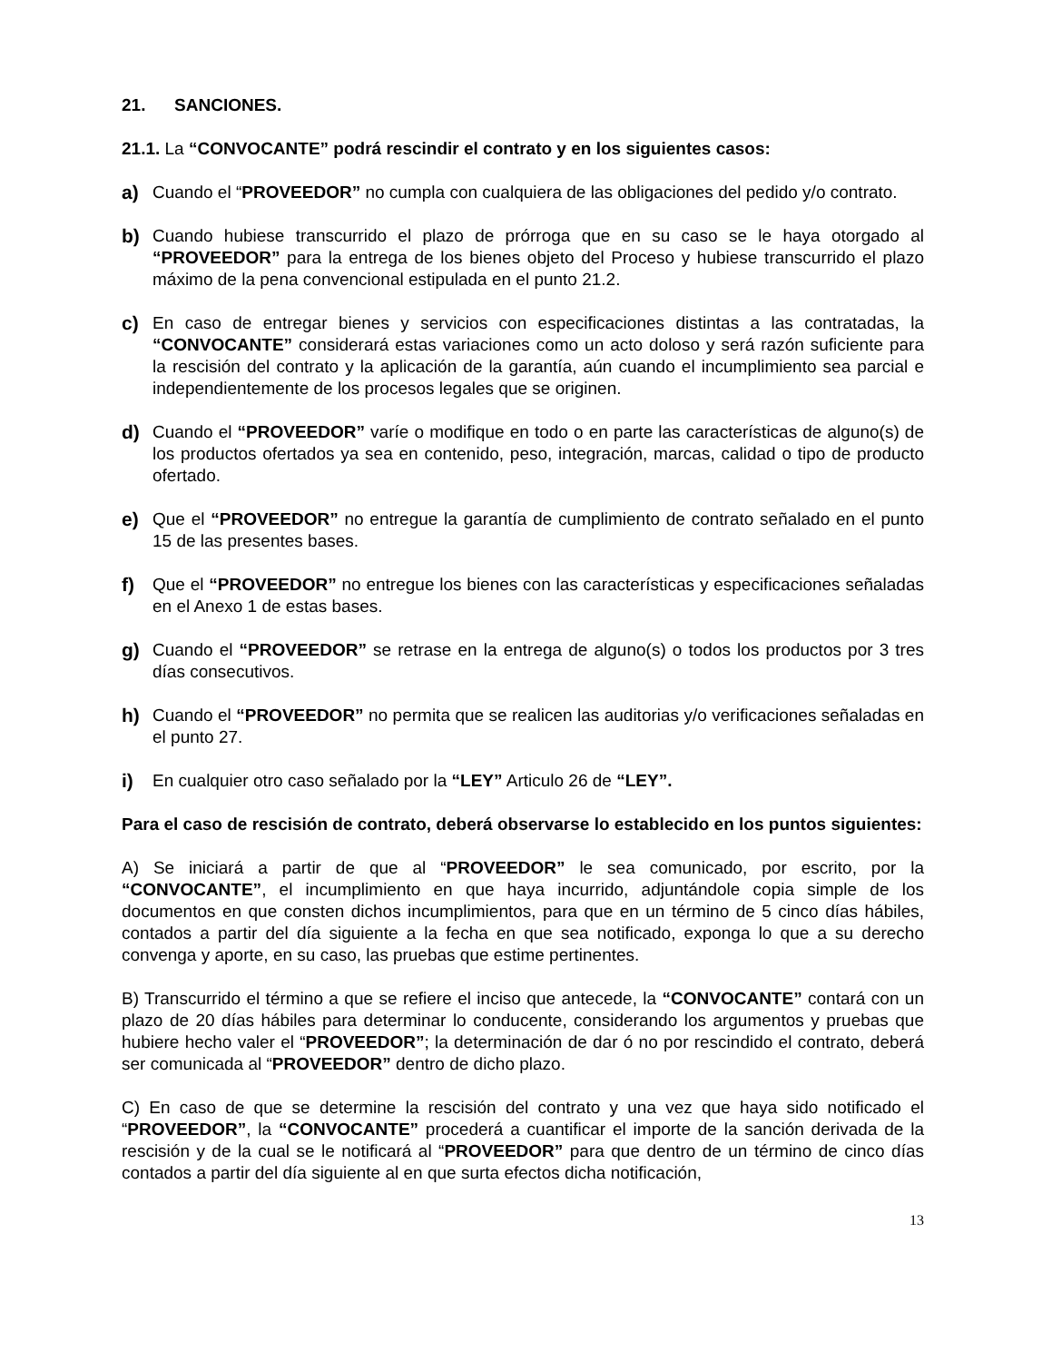21. SANCIONES.
21.1. La “CONVOCANTE” podrá rescindir el contrato y en los siguientes casos:
a) Cuando el “PROVEEDOR” no cumpla con cualquiera de las obligaciones del pedido y/o contrato.
b) Cuando hubiese transcurrido el plazo de prórroga que en su caso se le haya otorgado al “PROVEEDOR” para la entrega de los bienes objeto del Proceso y hubiese transcurrido el plazo máximo de la pena convencional estipulada en el punto 21.2.
c) En caso de entregar bienes y servicios con especificaciones distintas a las contratadas, la “CONVOCANTE” considerará estas variaciones como un acto doloso y será razón suficiente para la rescisión del contrato y la aplicación de la garantía, aún cuando el incumplimiento sea parcial e independientemente de los procesos legales que se originen.
d) Cuando el “PROVEEDOR” varíe o modifique en todo o en parte las características de alguno(s) de los productos ofertados ya sea en contenido, peso, integración, marcas, calidad o tipo de producto ofertado.
e) Que el “PROVEEDOR” no entregue la garantía de cumplimiento de contrato señalado en el punto 15 de las presentes bases.
f) Que el “PROVEEDOR” no entregue los bienes con las características y especificaciones señaladas en el Anexo 1 de estas bases.
g) Cuando el “PROVEEDOR” se retrase en la entrega de alguno(s) o todos los productos por 3 tres días consecutivos.
h) Cuando el “PROVEEDOR” no permita que se realicen las auditorias y/o verificaciones señaladas en el punto 27.
i) En cualquier otro caso señalado por la “LEY” Articulo 26 de “LEY”.
Para el caso de rescisión de contrato, deberá observarse lo establecido en los puntos siguientes:
A) Se iniciará a partir de que al “PROVEEDOR” le sea comunicado, por escrito, por la “CONVOCANTE”, el incumplimiento en que haya incurrido, adjuntándole copia simple de los documentos en que consten dichos incumplimientos, para que en un término de 5 cinco días hábiles, contados a partir del día siguiente a la fecha en que sea notificado, exponga lo que a su derecho convenga y aporte, en su caso, las pruebas que estime pertinentes.
B) Transcurrido el término a que se refiere el inciso que antecede, la “CONVOCANTE” contará con un plazo de 20 días hábiles para determinar lo conducente, considerando los argumentos y pruebas que hubiere hecho valer el “PROVEEDOR”; la determinación de dar ó no por rescindido el contrato, deberá ser comunicada al “PROVEEDOR” dentro de dicho plazo.
C) En caso de que se determine la rescisión del contrato y una vez que haya sido notificado el “PROVEEDOR”, la “CONVOCANTE” procederá a cuantificar el importe de la sanción derivada de la rescisión y de la cual se le notificará al “PROVEEDOR” para que dentro de un término de cinco días contados a partir del día siguiente al en que surta efectos dicha notificación,
13